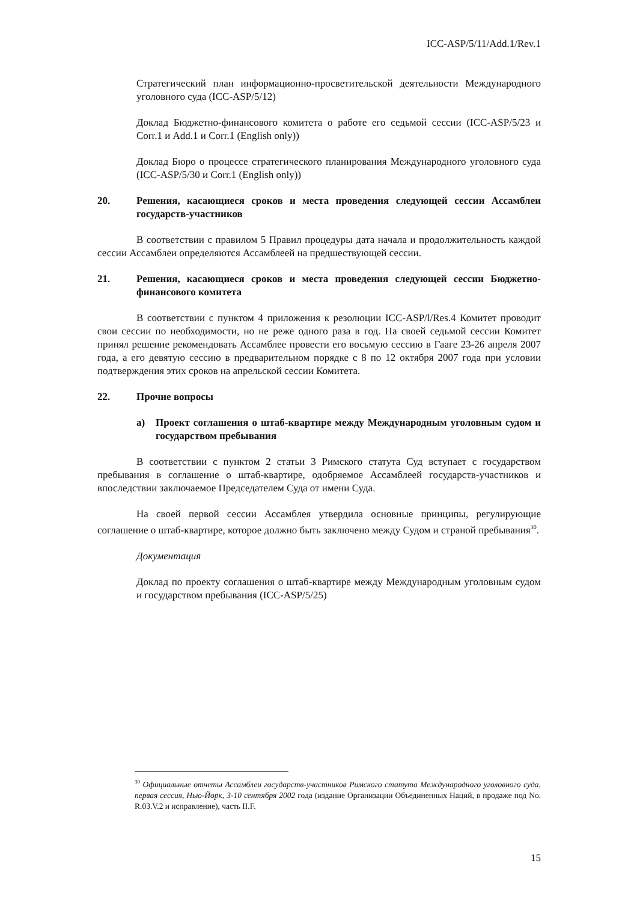ICC-ASP/5/11/Add.1/Rev.1
Стратегический план информационно-просветительской деятельности Международного уголовного суда (ICC-ASP/5/12)
Доклад Бюджетно-финансового комитета о работе его седьмой сессии (ICC-ASP/5/23 и Corr.1 и Add.1 и Corr.1 (English only))
Доклад Бюро о процессе стратегического планирования Международного уголовного суда (ICC-ASP/5/30 и Corr.1 (English only))
20. Решения, касающиеся сроков и места проведения следующей сессии Ассамблеи государств-участников
В соответствии с правилом 5 Правил процедуры дата начала и продолжительность каждой сессии Ассамблеи определяются Ассамблеей на предшествующей сессии.
21. Решения, касающиеся сроков и места проведения следующей сессии Бюджетно-финансового комитета
В соответствии с пунктом 4 приложения к резолюции ICC-ASP/l/Res.4 Комитет проводит свои сессии по необходимости, но не реже одного раза в год. На своей седьмой сессии Комитет принял решение рекомендовать Ассамблее провести его восьмую сессию в Гааге 23-26 апреля 2007 года, а его девятую сессию в предварительном порядке с 8 по 12 октября 2007 года при условии подтверждения этих сроков на апрельской сессии Комитета.
22. Прочие вопросы
a) Проект соглашения о штаб-квартире между Международным уголовным судом и государством пребывания
В соответствии с пунктом 2 статьи 3 Римского статута Суд вступает с государством пребывания в соглашение о штаб-квартире, одобряемое Ассамблеей государств-участников и впоследствии заключаемое Председателем Суда от имени Суда.
На своей первой сессии Ассамблея утвердила основные принципы, регулирующие соглашение о штаб-квартире, которое должно быть заключено между Судом и страной пребывания<sup>30</sup>.
Документация
Доклад по проекту соглашения о штаб-квартире между Международным уголовным судом и государством пребывания (ICC-ASP/5/25)
<sup>30</sup> Официальные отчеты Ассамблеи государств-участников Римского статута Международного уголовного суда, первая сессия, Нью-Йорк, 3-10 сентября 2002 года (издание Организации Объединенных Наций, в продаже под No. R.03.V.2 и исправление), часть II.F.
15